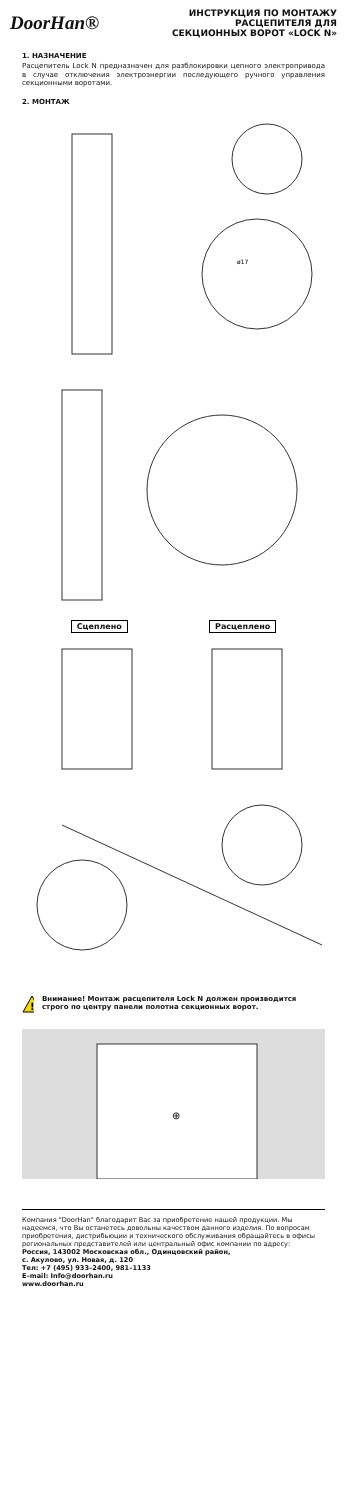DoorHan®
ИНСТРУКЦИЯ ПО МОНТАЖУ
РАСЦЕПИТЕЛЯ ДЛЯ
СЕКЦИОННЫХ ВОРОТ «LOCK N»
1. НАЗНАЧЕНИЕ
Расцепитель Lock N предназначен для разблокировки цепного электропривода в случае отключения электроэнергии последующего ручного управления секционными воротами.
2. МОНТАЖ
ø17
Сцеплено Расцеплено
!
Внимание! Монтаж расцепителя Lock N должен производится строго по центру панели полотна секционных ворот.
⊕
Компания "DoorHan" благодарит Вас за приобретение нашей продукции. Мы надеемся, что Вы останетесь довольны качеством данного изделия. По вопросам приобретения, дистрибьюции и технического обслуживания обращайтесь в офисы региональных представителей или центральный офис компании по адресу:
Россия, 143002 Московская обл., Одинцовский район,
с. Акулово, ул. Новая, д. 120
Тел: +7 (495) 933–2400, 981–1133
E–mail: Info@doorhan.ru
www.doorhan.ru